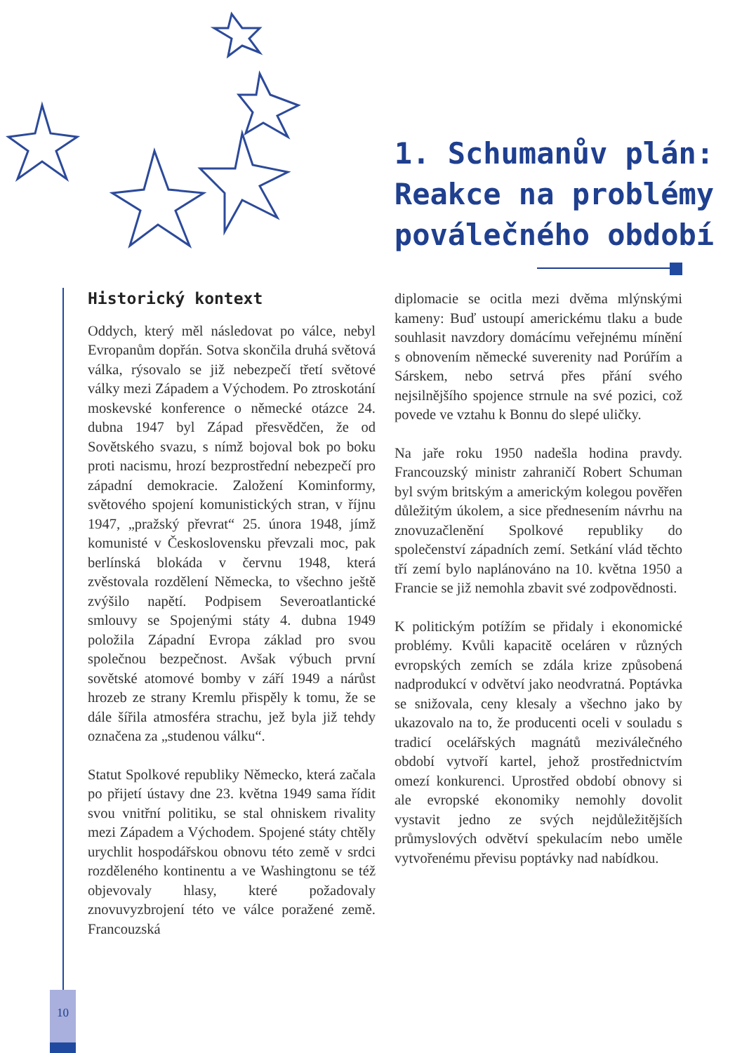1. Schumanův plán:
Reakce na problémy
poválečného období
Historický kontext
Oddych, který měl následovat po válce, nebyl Evropanům dopřán. Sotva skončila druhá světová válka, rýsovalo se již nebezpečí třetí světové války mezi Západem a Východem. Po ztroskotání moskevské konference o německé otázce 24. dubna 1947 byl Západ přesvědčen, že od Sovětského svazu, s nímž bojoval bok po boku proti nacismu, hrozí bezprostřední nebezpečí pro západní demokracie. Založení Kominformy, světového spojení komunistických stran, v říjnu 1947, „pražský převrat“ 25. února 1948, jímž komunisté v Československu převzali moc, pak berlínská blokáda v červnu 1948, která zvěstovala rozdělení Německa, to všechno ještě zvýšilo napětí. Podpisem Severoatlantické smlouvy se Spojenými státy 4. dubna 1949 položila Západní Evropa základ pro svou společnou bezpečnost. Avšak výbuch první sovětské atomové bomby v září 1949 a nárůst hrozeb ze strany Kremlu přispěly k tomu, že se dále šířila atmosféra strachu, jež byla již tehdy označena za „studenou válku“.
Statut Spolkové republiky Německo, která začala po přijetí ústavy dne 23. května 1949 sama řídit svou vnitřní politiku, se stal ohniskem rivality mezi Západem a Východem. Spojené státy chtěly urychlit hospodářskou obnovu této země v srdci rozděleného kontinentu a ve Washingtonu se též objevovaly hlasy, které požadovaly znovuvyzbrojení této ve válce poražené země. Francouzská
diplomacie se ocitla mezi dvěma mlýnskými kameny: Buď ustoupí americkému tlaku a bude souhlasit navzdory domácímu veřejnému mínění s obnovením německé suverenity nad Porúřím a Sárskem, nebo setrvá přes přání svého nejsilnějšího spojence strnule na své pozici, což povede ve vztahu k Bonnu do slepé uličky.
Na jaře roku 1950 nadešla hodina pravdy. Francouzský ministr zahraničí Robert Schuman byl svým britským a americkým kolegou pověřen důležitým úkolem, a sice přednesením návrhu na znovuzačlenění Spolkové republiky do společenství západních zemí. Setkání vlád těchto tří zemí bylo naplánováno na 10. května 1950 a Francie se již nemohla zbavit své zodpovědnosti.
K politickým potížím se přidaly i ekonomické problémy. Kvůli kapacitě oceláren v různých evropských zemích se zdála krize způsobená nadprodukcí v odvětví jako neodvratná. Poptávka se snižovala, ceny klesaly a všechno jako by ukazovalo na to, že producenti oceli v souladu s tradicí ocelářských magnátů meziválečného období vytvoří kartel, jehož prostřednictvím omezí konkurenci. Uprostřed období obnovy si ale evropské ekonomiky nemohly dovolit vystavit jedno ze svých nejdůležitějších průmyslových odvětví spekulacím nebo uměle vytvořenému převisu poptávky nad nabídkou.
10